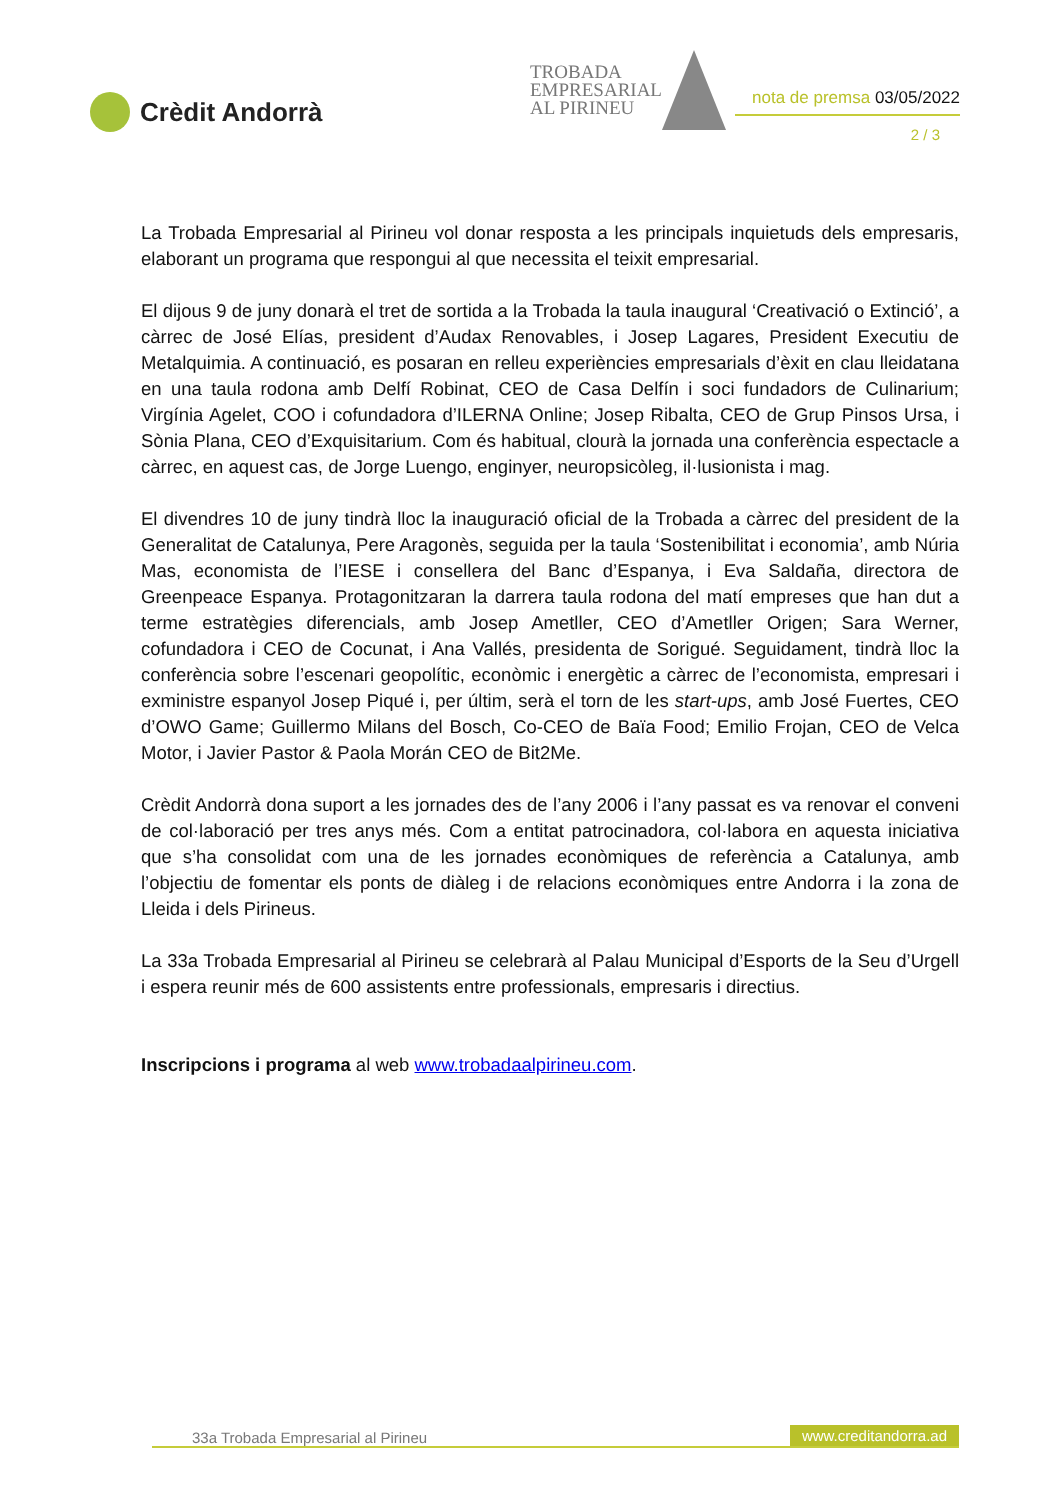Crèdit Andorrà
TROBADA
EMPRESARIAL
AL PIRINEU
nota de premsa 03/05/2022
2 / 3
La Trobada Empresarial al Pirineu vol donar resposta a les principals inquietuds dels empresaris, elaborant un programa que respongui al que necessita el teixit empresarial.
El dijous 9 de juny donarà el tret de sortida a la Trobada la taula inaugural ‘Creativació o Extinció’, a càrrec de José Elías, president d’Audax Renovables, i Josep Lagares, President Executiu de Metalquimia. A continuació, es posaran en relleu experiències empresarials d’èxit en clau lleidatana en una taula rodona amb Delfí Robinat, CEO de Casa Delfín i soci fundadors de Culinarium; Virgínia Agelet, COO i cofundadora d’ILERNA Online; Josep Ribalta, CEO de Grup Pinsos Ursa, i Sònia Plana, CEO d’Exquisitarium. Com és habitual, clourà la jornada una conferència espectacle a càrrec, en aquest cas, de Jorge Luengo, enginyer, neuropsicòleg, il·lusionista i mag.
El divendres 10 de juny tindrà lloc la inauguració oficial de la Trobada a càrrec del president de la Generalitat de Catalunya, Pere Aragonès, seguida per la taula ‘Sostenibilitat i economia’, amb Núria Mas, economista de l’IESE i consellera del Banc d’Espanya, i Eva Saldaña, directora de Greenpeace Espanya. Protagonitzaran la darrera taula rodona del matí empreses que han dut a terme estratègies diferencials, amb Josep Ametller, CEO d’Ametller Origen; Sara Werner, cofundadora i CEO de Cocunat, i Ana Vallés, presidenta de Sorigué. Seguidament, tindrà lloc la conferència sobre l’escenari geopolític, econòmic i energètic a càrrec de l’economista, empresari i exministre espanyol Josep Piqué i, per últim, serà el torn de les start-ups, amb José Fuertes, CEO d’OWO Game; Guillermo Milans del Bosch, Co-CEO de Baïa Food; Emilio Frojan, CEO de Velca Motor, i Javier Pastor & Paola Morán CEO de Bit2Me.
Crèdit Andorrà dona suport a les jornades des de l’any 2006 i l’any passat es va renovar el conveni de col·laboració per tres anys més. Com a entitat patrocinadora, col·labora en aquesta iniciativa que s’ha consolidat com una de les jornades econòmiques de referència a Catalunya, amb l’objectiu de fomentar els ponts de diàleg i de relacions econòmiques entre Andorra i la zona de Lleida i dels Pirineus.
La 33a Trobada Empresarial al Pirineu se celebrarà al Palau Municipal d’Esports de la Seu d’Urgell i espera reunir més de 600 assistents entre professionals, empresaris i directius.
Inscripcions i programa al web www.trobadaalpirineu.com.
33a Trobada Empresarial al Pirineu www.creditandorra.ad